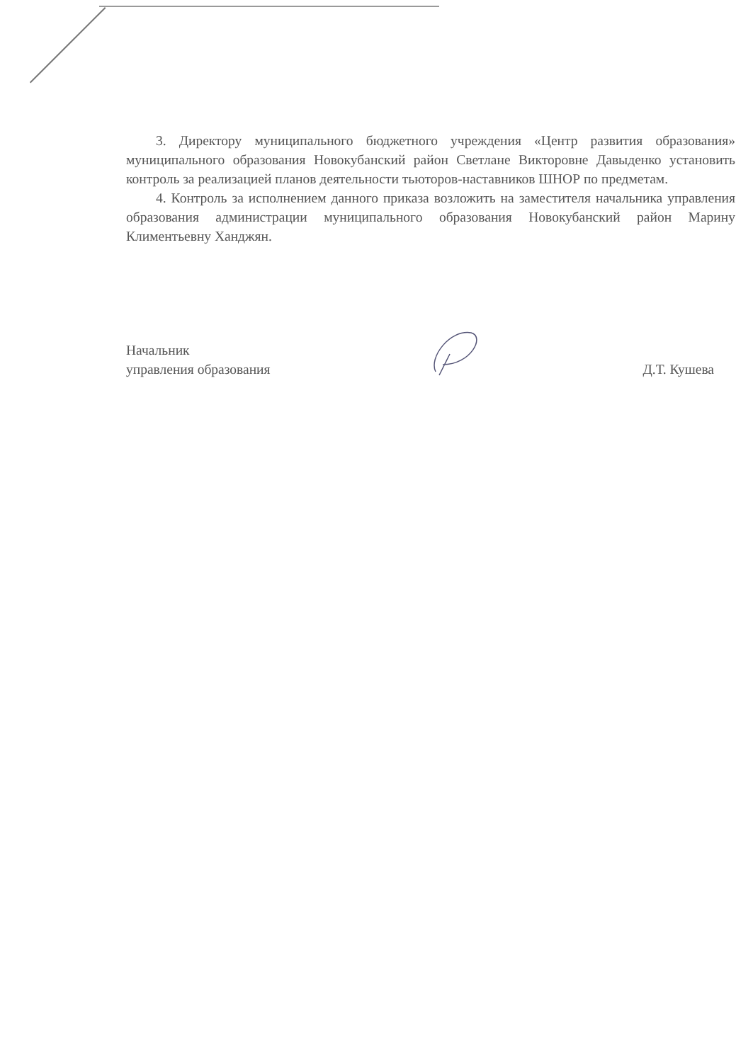3. Директору муниципального бюджетного учреждения «Центр развития образования» муниципального образования Новокубанский район Светлане Викторовне Давыденко установить контроль за реализацией планов деятельности тьюторов-наставников ШНОР по предметам.
4. Контроль за исполнением данного приказа возложить на заместителя начальника управления образования администрации муниципального образования Новокубанский район Марину Климентьевну Ханджян.
Начальник
управления образования
Д.Т. Кушева